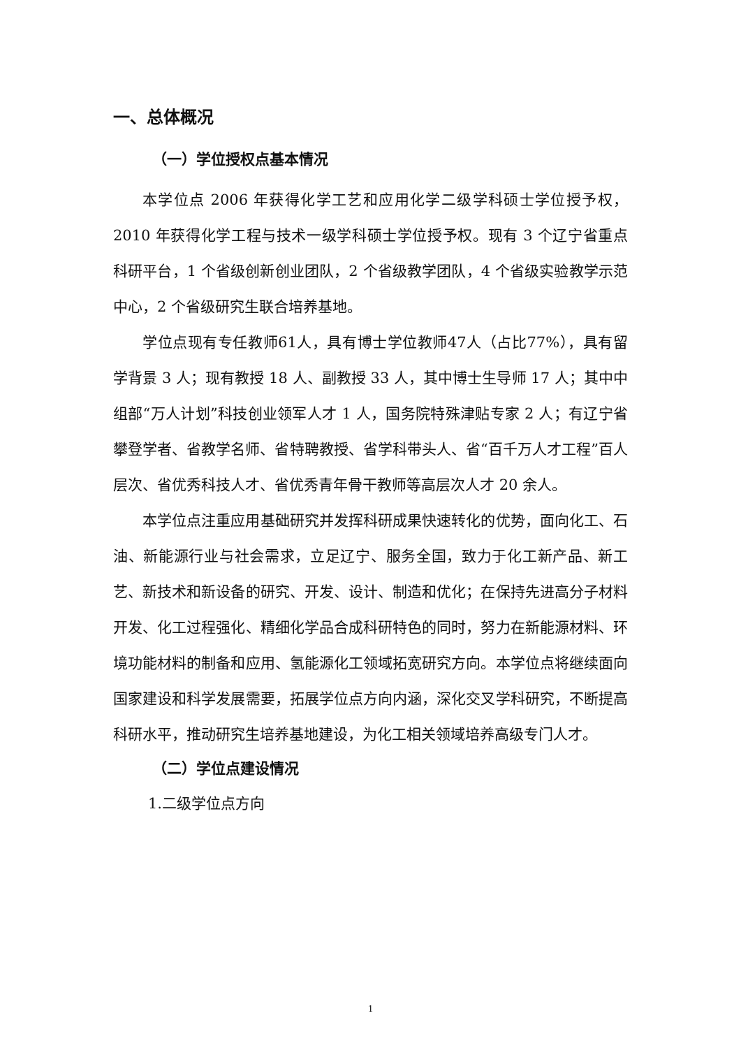一、总体概况
（一）学位授权点基本情况
本学位点 2006 年获得化学工艺和应用化学二级学科硕士学位授予权，2010 年获得化学工程与技术一级学科硕士学位授予权。现有 3 个辽宁省重点科研平台，1 个省级创新创业团队，2 个省级教学团队，4 个省级实验教学示范中心，2 个省级研究生联合培养基地。
学位点现有专任教师61人，具有博士学位教师47人（占比77%），具有留学背景 3 人；现有教授 18 人、副教授 33 人，其中博士生导师 17 人；其中中组部“万人计划”科技创业领军人才 1 人，国务院特殊津贴专家 2 人；有辽宁省攀登学者、省教学名师、省特聘教授、省学科带头人、省“百千万人才工程”百人层次、省优秀科技人才、省优秀青年骨干教师等高层次人才 20 余人。
本学位点注重应用基础研究并发挥科研成果快速转化的优势，面向化工、石油、新能源行业与社会需求，立足辽宁、服务全国，致力于化工新产品、新工艺、新技术和新设备的研究、开发、设计、制造和优化；在保持先进高分子材料开发、化工过程强化、精细化学品合成科研特色的同时，努力在新能源材料、环境功能材料的制备和应用、氢能源化工领域拓宽研究方向。本学位点将继续面向国家建设和科学发展需要，拓展学位点方向内涵，深化交叉学科研究，不断提高科研水平，推动研究生培养基地建设，为化工相关领域培养高级专门人才。
（二）学位点建设情况
1.二级学位点方向
1